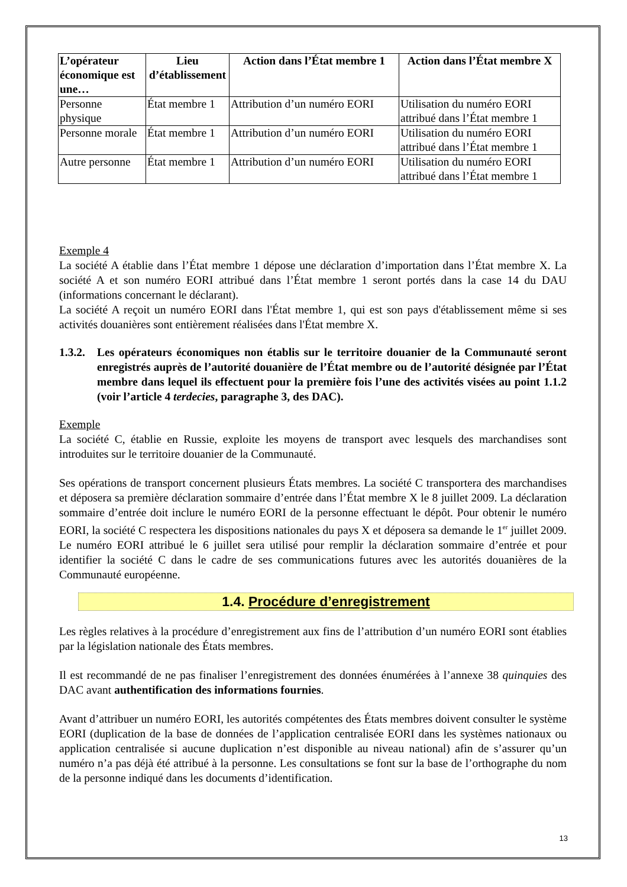| L’opérateur économique est une… | Lieu d’établissement | Action dans l’État membre 1 | Action dans l’État membre X |
| --- | --- | --- | --- |
| Personne physique | État membre 1 | Attribution d’un numéro EORI | Utilisation du numéro EORI attribué dans l’État membre 1 |
| Personne morale | État membre 1 | Attribution d’un numéro EORI | Utilisation du numéro EORI attribué dans l’État membre 1 |
| Autre personne | État membre 1 | Attribution d’un numéro EORI | Utilisation du numéro EORI attribué dans l’État membre 1 |
Exemple 4
La société A établie dans l’État membre 1 dépose une déclaration d’importation dans l’État membre X. La société A et son numéro EORI attribué dans l’État membre 1 seront portés dans la case 14 du DAU (informations concernant le déclarant).
La société A reçoit un numéro EORI dans l'État membre 1, qui est son pays d'établissement même si ses activités douanières sont entièrement réalisées dans l'État membre X.
1.3.2.
Les opérateurs économiques non établis sur le territoire douanier de la Communauté seront enregistrés auprès de l’autorité douanière de l’État membre ou de l’autorité désignée par l’État membre dans lequel ils effectuent pour la première fois l’une des activités visées au point 1.1.2 (voir l’article 4 terdecies, paragraphe 3, des DAC).
Exemple
La société C, établie en Russie, exploite les moyens de transport avec lesquels des marchandises sont introduites sur le territoire douanier de la Communauté.
Ses opérations de transport concernent plusieurs États membres. La société C transportera des marchandises et déposera sa première déclaration sommaire d’entrée dans l’État membre X le 8 juillet 2009. La déclaration sommaire d’entrée doit inclure le numéro EORI de la personne effectuant le dépôt. Pour obtenir le numéro EORI, la société C respectera les dispositions nationales du pays X et déposera sa demande le 1<sup>er</sup> juillet 2009. Le numéro EORI attribué le 6 juillet sera utilisé pour remplir la déclaration sommaire d’entrée et pour identifier la société C dans le cadre de ses communications futures avec les autorités douanières de la Communauté européenne.
1.4. Procédure d’enregistrement
Les règles relatives à la procédure d’enregistrement aux fins de l’attribution d’un numéro EORI sont établies par la législation nationale des États membres.
Il est recommandé de ne pas finaliser l’enregistrement des données énumérées à l’annexe 38 quinquies des DAC avant authentification des informations fournies.
Avant d’attribuer un numéro EORI, les autorités compétentes des États membres doivent consulter le système EORI (duplication de la base de données de l’application centralisée EORI dans les systèmes nationaux ou application centralisée si aucune duplication n’est disponible au niveau national) afin de s’assurer qu’un numéro n’a pas déjà été attribué à la personne. Les consultations se font sur la base de l’orthographe du nom de la personne indiqué dans les documents d’identification.
13